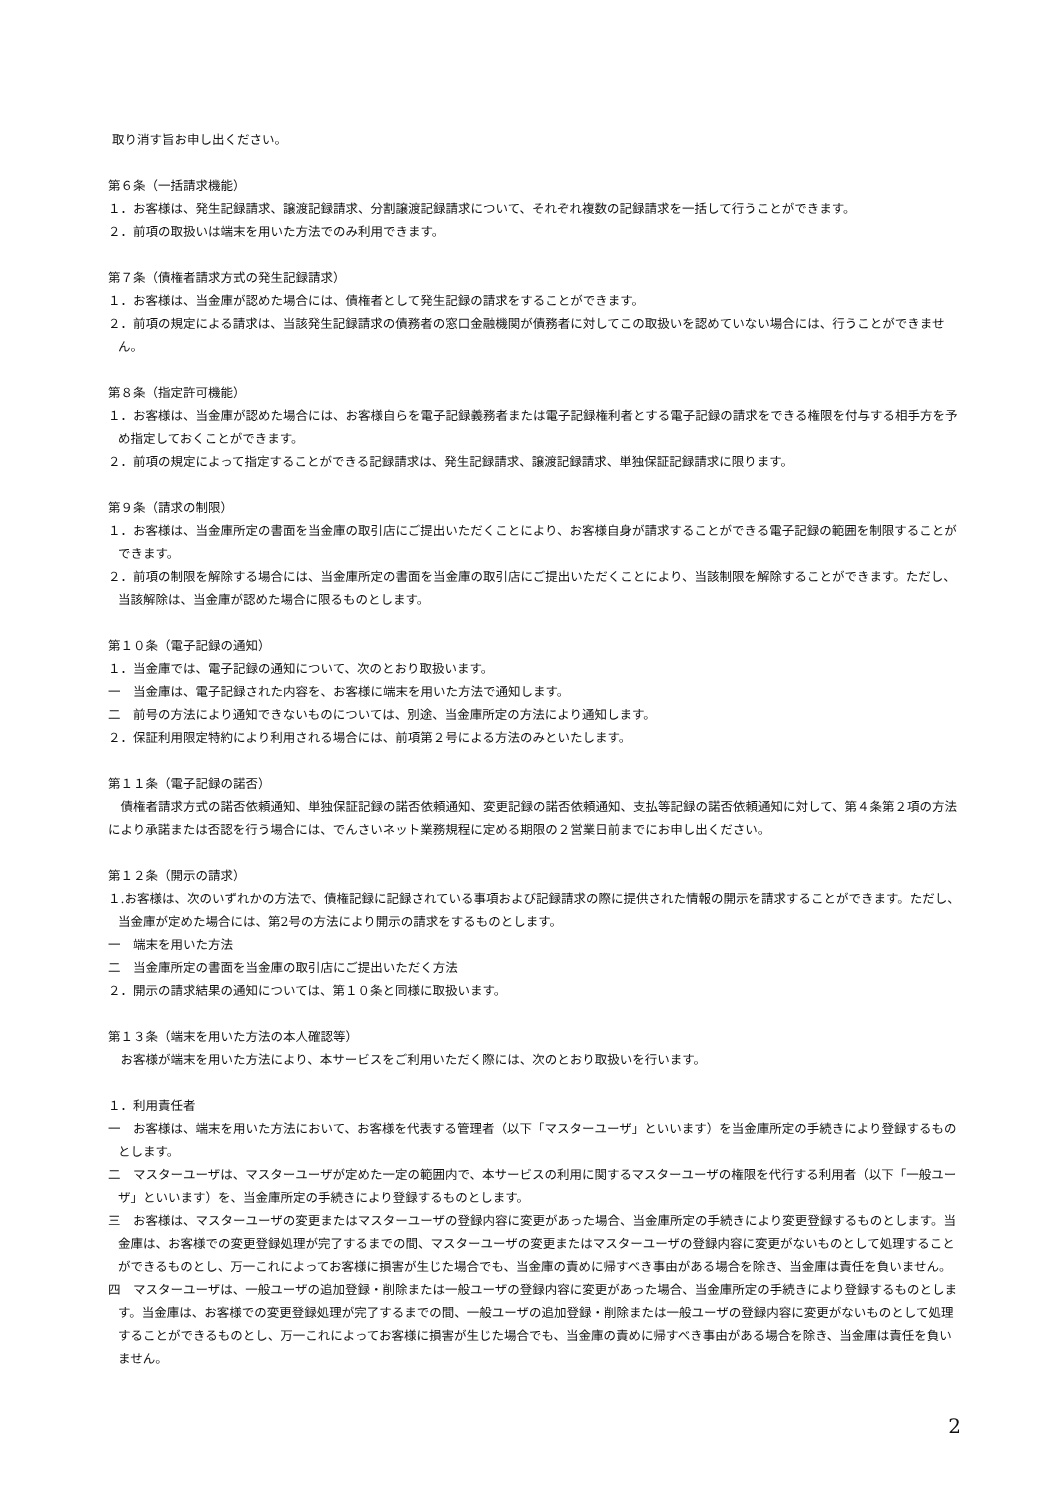取り消す旨お申し出ください。
第６条（一括請求機能）
１．お客様は、発生記録請求、譲渡記録請求、分割譲渡記録請求について、それぞれ複数の記録請求を一括して行うことができます。
２．前項の取扱いは端末を用いた方法でのみ利用できます。
第７条（債権者請求方式の発生記録請求）
１．お客様は、当金庫が認めた場合には、債権者として発生記録の請求をすることができます。
２．前項の規定による請求は、当該発生記録請求の債務者の窓口金融機関が債務者に対してこの取扱いを認めていない場合には、行うことができません。
第８条（指定許可機能）
１．お客様は、当金庫が認めた場合には、お客様自らを電子記録義務者または電子記録権利者とする電子記録の請求をできる権限を付与する相手方を予め指定しておくことができます。
２．前項の規定によって指定することができる記録請求は、発生記録請求、譲渡記録請求、単独保証記録請求に限ります。
第９条（請求の制限）
１．お客様は、当金庫所定の書面を当金庫の取引店にご提出いただくことにより、お客様自身が請求することができる電子記録の範囲を制限することができます。
２．前項の制限を解除する場合には、当金庫所定の書面を当金庫の取引店にご提出いただくことにより、当該制限を解除することができます。ただし、当該解除は、当金庫が認めた場合に限るものとします。
第１０条（電子記録の通知）
１．当金庫では、電子記録の通知について、次のとおり取扱います。
一　当金庫は、電子記録された内容を、お客様に端末を用いた方法で通知します。
二　前号の方法により通知できないものについては、別途、当金庫所定の方法により通知します。
２．保証利用限定特約により利用される場合には、前項第２号による方法のみといたします。
第１１条（電子記録の諾否）
　債権者請求方式の諾否依頼通知、単独保証記録の諾否依頼通知、変更記録の諾否依頼通知、支払等記録の諾否依頼通知に対して、第４条第２項の方法により承諾または否認を行う場合には、でんさいネット業務規程に定める期限の２営業日前までにお申し出ください。
第１２条（開示の請求）
１.お客様は、次のいずれかの方法で、債権記録に記録されている事項および記録請求の際に提供された情報の開示を請求することができます。ただし、当金庫が定めた場合には、第2号の方法により開示の請求をするものとします。
一　端末を用いた方法
二　当金庫所定の書面を当金庫の取引店にご提出いただく方法
２．開示の請求結果の通知については、第１０条と同様に取扱います。
第１３条（端末を用いた方法の本人確認等）
　お客様が端末を用いた方法により、本サービスをご利用いただく際には、次のとおり取扱いを行います。
１．利用責任者
一　お客様は、端末を用いた方法において、お客様を代表する管理者（以下「マスターユーザ」といいます）を当金庫所定の手続きにより登録するものとします。
二　マスターユーザは、マスターユーザが定めた一定の範囲内で、本サービスの利用に関するマスターユーザの権限を代行する利用者（以下「一般ユーザ」といいます）を、当金庫所定の手続きにより登録するものとします。
三　お客様は、マスターユーザの変更またはマスターユーザの登録内容に変更があった場合、当金庫所定の手続きにより変更登録するものとします。当金庫は、お客様での変更登録処理が完了するまでの間、マスターユーザの変更またはマスターユーザの登録内容に変更がないものとして処理することができるものとし、万一これによってお客様に損害が生じた場合でも、当金庫の責めに帰すべき事由がある場合を除き、当金庫は責任を負いません。
四　マスターユーザは、一般ユーザの追加登録・削除または一般ユーザの登録内容に変更があった場合、当金庫所定の手続きにより登録するものとします。当金庫は、お客様での変更登録処理が完了するまでの間、一般ユーザの追加登録・削除または一般ユーザの登録内容に変更がないものとして処理することができるものとし、万一これによってお客様に損害が生じた場合でも、当金庫の責めに帰すべき事由がある場合を除き、当金庫は責任を負いません。
2